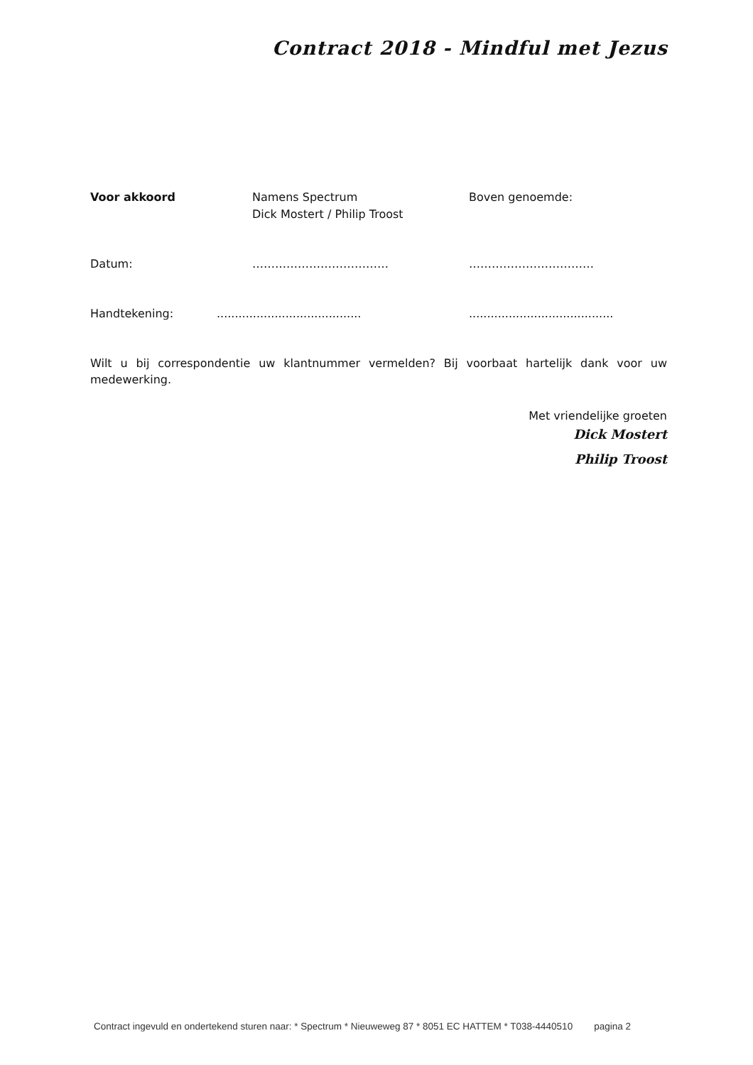Contract 2018 - Mindful met Jezus
Voor akkoord Namens Spectrum
Dick Mostert / Philip Troost
Boven genoemde:
Datum: ……………………………… ……………………………
Handtekening: ........................................
........................................
Wilt u bij correspondentie uw klantnummer vermelden? Bij voorbaat hartelijk dank voor uw medewerking.
Met vriendelijke groeten
Dick Mostert
Philip Troost
Contract ingevuld en ondertekend sturen naar: * Spectrum * Nieuweweg 87 * 8051 EC HATTEM * T038-4440510 pagina 2